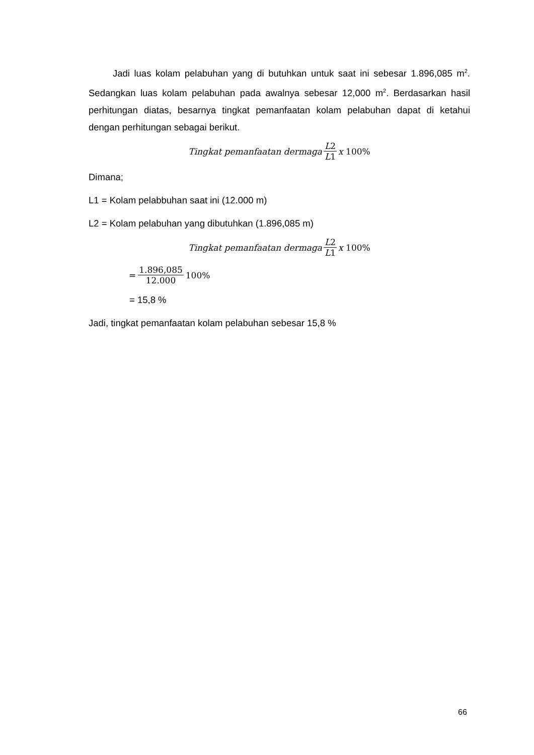Jadi luas kolam pelabuhan yang di butuhkan untuk saat ini sebesar 1.896,085 m<sup>2</sup>. Sedangkan luas kolam pelabuhan pada awalnya sebesar 12,000 m<sup>2</sup>. Berdasarkan hasil perhitungan diatas, besarnya tingkat pemanfaatan kolam pelabuhan dapat di ketahui dengan perhitungan sebagai berikut.
Tingkat pemanfaatan dermaga L2 L1 x 100%
Dimana;
L1 = Kolam pelabbuhan saat ini (12.000 m)
L2 = Kolam pelabuhan yang dibutuhkan (1.896,085 m)
Tingkat pemanfaatan dermaga L2 L1 x 100%
= 1.896,085 12.000 100%
= 15,8 %
Jadi, tingkat pemanfaatan kolam pelabuhan sebesar 15,8 %
66